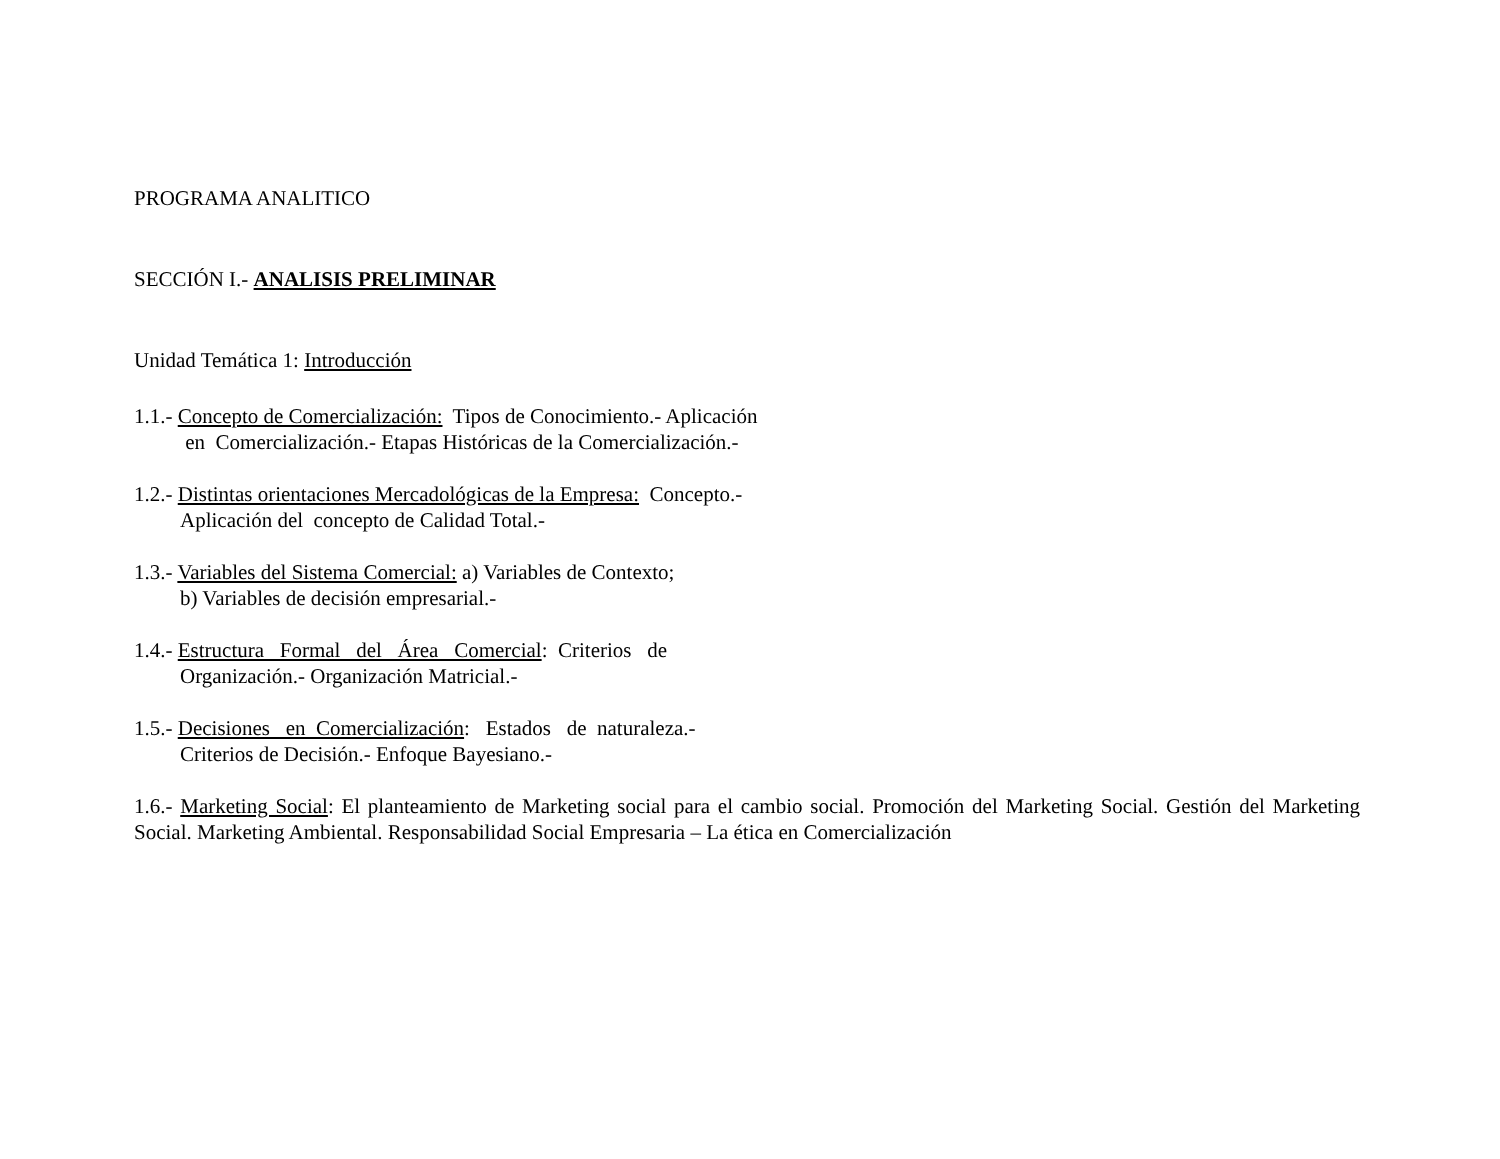PROGRAMA ANALITICO
SECCIÓN I.- ANALISIS PRELIMINAR
Unidad Temática 1: Introducción
1.1.- Concepto de Comercialización: Tipos de Conocimiento.- Aplicación
en Comercialización.- Etapas Históricas de la Comercialización.-
1.2.- Distintas orientaciones Mercadológicas de la Empresa: Concepto.-
Aplicación del concepto de Calidad Total.-
1.3.- Variables del Sistema Comercial: a) Variables de Contexto;
b) Variables de decisión empresarial.-
1.4.- Estructura Formal del Área Comercial: Criterios de
Organización.- Organización Matricial.-
1.5.- Decisiones en Comercialización: Estados de naturaleza.-
Criterios de Decisión.- Enfoque Bayesiano.-
1.6.- Marketing Social: El planteamiento de Marketing social para el cambio social. Promoción del Marketing Social. Gestión del Marketing Social. Marketing Ambiental. Responsabilidad Social Empresaria – La ética en Comercialización